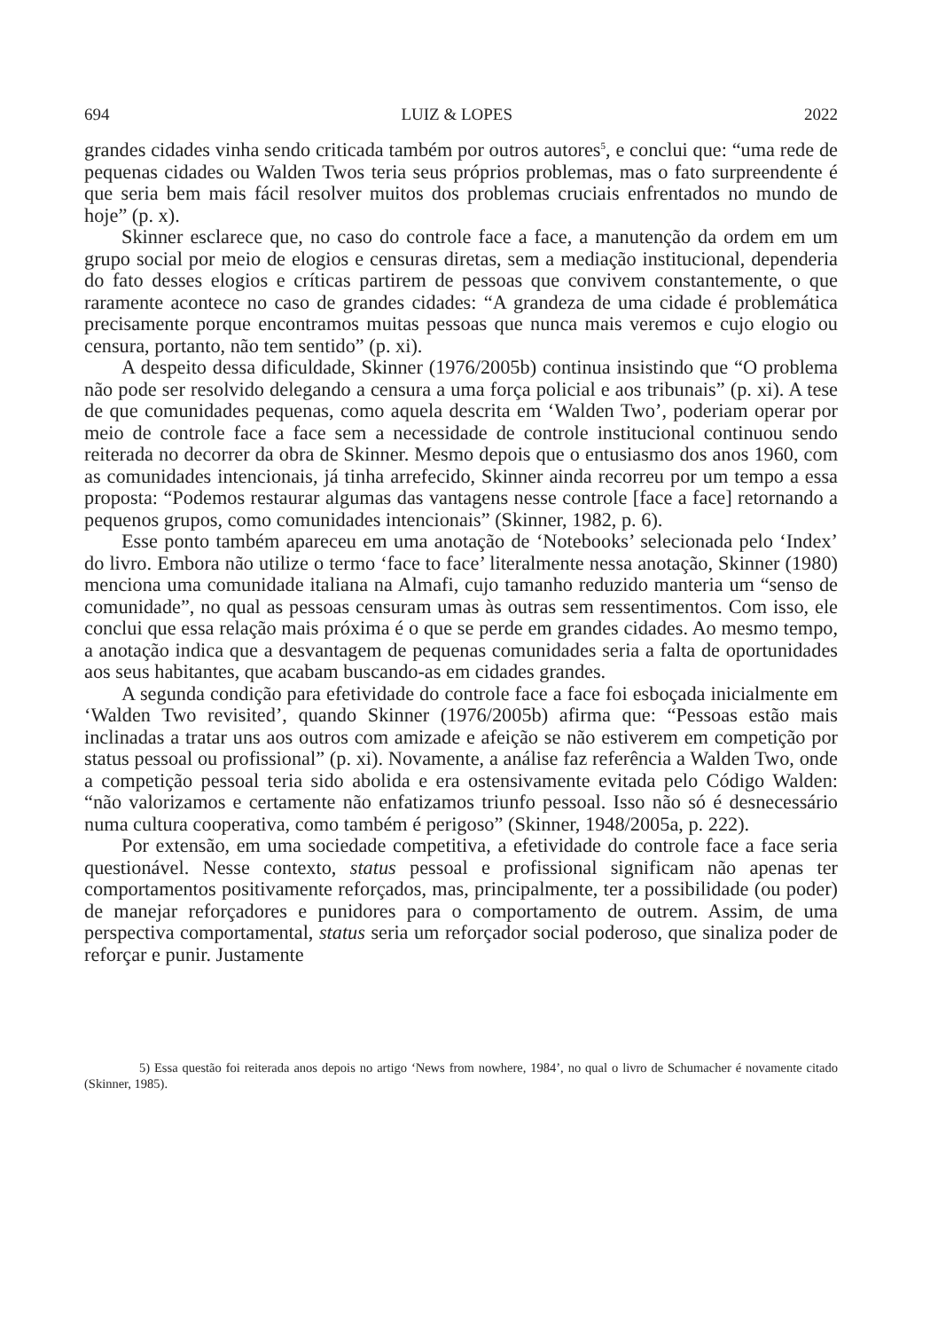694 LUIZ & LOPES 2022
grandes cidades vinha sendo criticada também por outros autores<sup>5</sup>, e conclui que: “uma rede de pequenas cidades ou Walden Twos teria seus próprios problemas, mas o fato surpreendente é que seria bem mais fácil resolver muitos dos problemas cruciais enfrentados no mundo de hoje” (p. x).
Skinner esclarece que, no caso do controle face a face, a manutenção da ordem em um grupo social por meio de elogios e censuras diretas, sem a mediação institucional, dependeria do fato desses elogios e críticas partirem de pessoas que convivem constantemente, o que raramente acontece no caso de grandes cidades: “A grandeza de uma cidade é problemática precisamente porque encontramos muitas pessoas que nunca mais veremos e cujo elogio ou censura, portanto, não tem sentido” (p. xi).
A despeito dessa dificuldade, Skinner (1976/2005b) continua insistindo que “O problema não pode ser resolvido delegando a censura a uma força policial e aos tribunais” (p. xi). A tese de que comunidades pequenas, como aquela descrita em ‘Walden Two’, poderiam operar por meio de controle face a face sem a necessidade de controle institucional continuou sendo reiterada no decorrer da obra de Skinner. Mesmo depois que o entusiasmo dos anos 1960, com as comunidades intencionais, já tinha arrefecido, Skinner ainda recorreu por um tempo a essa proposta: “Podemos restaurar algumas das vantagens nesse controle [face a face] retornando a pequenos grupos, como comunidades intencionais” (Skinner, 1982, p. 6).
Esse ponto também apareceu em uma anotação de ‘Notebooks’ selecionada pelo ‘Index’ do livro. Embora não utilize o termo ‘face to face’ literalmente nessa anotação, Skinner (1980) menciona uma comunidade italiana na Almafi, cujo tamanho reduzido manteria um “senso de comunidade”, no qual as pessoas censuram umas às outras sem ressentimentos. Com isso, ele conclui que essa relação mais próxima é o que se perde em grandes cidades. Ao mesmo tempo, a anotação indica que a desvantagem de pequenas comunidades seria a falta de oportunidades aos seus habitantes, que acabam buscando-as em cidades grandes.
A segunda condição para efetividade do controle face a face foi esboçada inicialmente em ‘Walden Two revisited’, quando Skinner (1976/2005b) afirma que: “Pessoas estão mais inclinadas a tratar uns aos outros com amizade e afeição se não estiverem em competição por status pessoal ou profissional” (p. xi). Novamente, a análise faz referência a Walden Two, onde a competição pessoal teria sido abolida e era ostensivamente evitada pelo Código Walden: “não valorizamos e certamente não enfatizamos triunfo pessoal. Isso não só é desnecessário numa cultura cooperativa, como também é perigoso” (Skinner, 1948/2005a, p. 222).
Por extensão, em uma sociedade competitiva, a efetividade do controle face a face seria questionável. Nesse contexto, status pessoal e profissional significam não apenas ter comportamentos positivamente reforçados, mas, principalmente, ter a possibilidade (ou poder) de manejar reforçadores e punidores para o comportamento de outrem. Assim, de uma perspectiva comportamental, status seria um reforçador social poderoso, que sinaliza poder de reforçar e punir. Justamente
5) Essa questão foi reiterada anos depois no artigo ‘News from nowhere, 1984’, no qual o livro de Schumacher é novamente citado (Skinner, 1985).